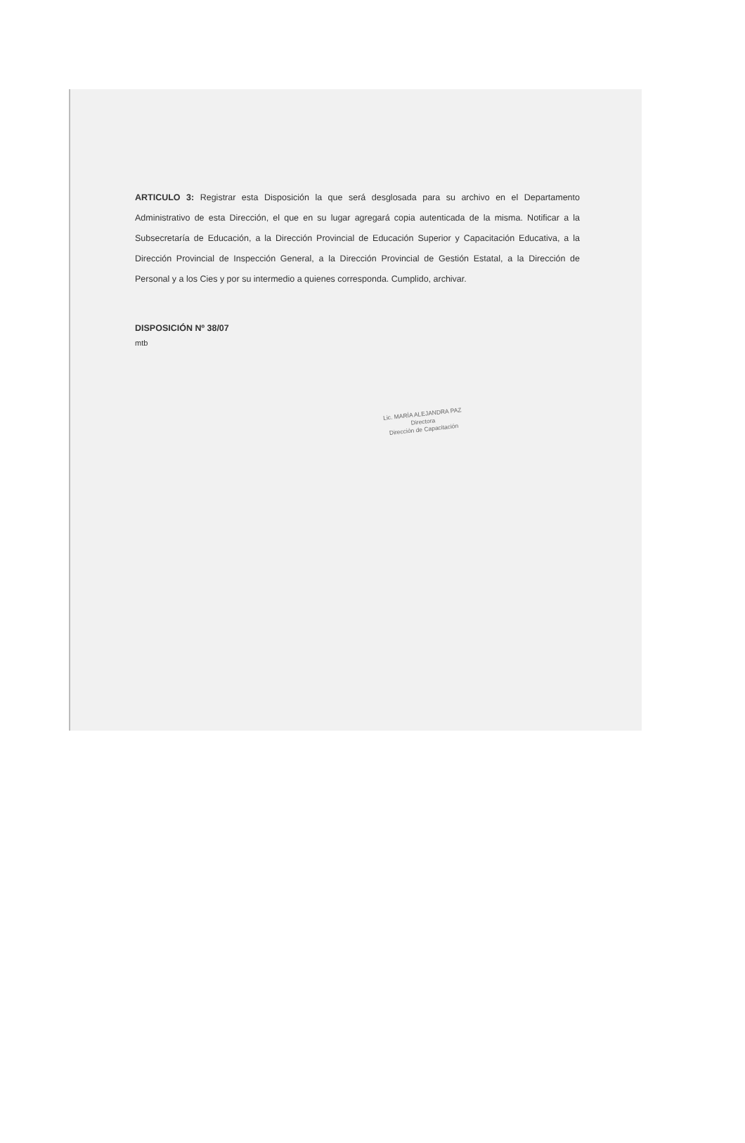ARTICULO 3: Registrar esta Disposición la que será desglosada para su archivo en el Departamento Administrativo de esta Dirección, el que en su lugar agregará copia autenticada de la misma. Notificar a la Subsecretaría de Educación, a la Dirección Provincial de Educación Superior y Capacitación Educativa, a la Dirección Provincial de Inspección General, a la Dirección Provincial de Gestión Estatal, a la Dirección de Personal y a los Cies y por su intermedio a quienes corresponda. Cumplido, archivar.
DISPOSICIÓN Nº 38/07
mtb
Lic. MARÍA ALEJANDRA PAZ
Directora
Dirección de Capacitación